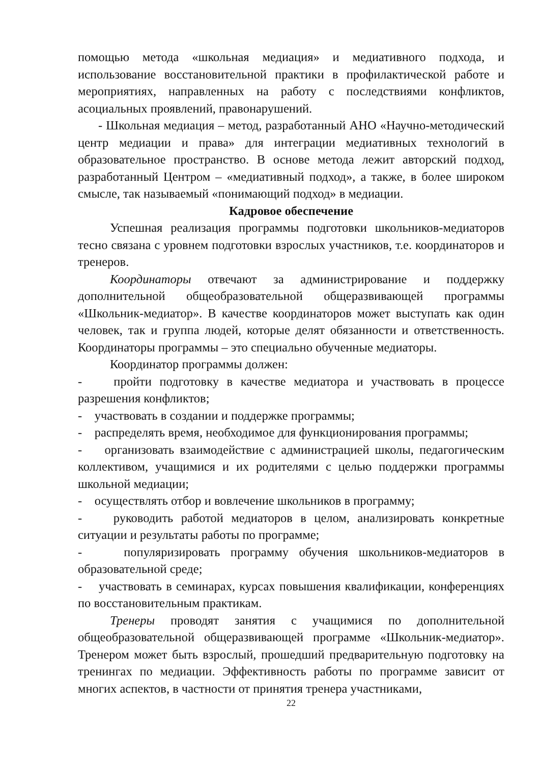помощью метода «школьная медиация» и медиативного подхода, и использование восстановительной практики в профилактической работе и мероприятиях, направленных на работу с последствиями конфликтов, асоциальных проявлений, правонарушений.
- Школьная медиация – метод, разработанный АНО «Научно-методический центр медиации и права» для интеграции медиативных технологий в образовательное пространство. В основе метода лежит авторский подход, разработанный Центром – «медиативный подход», а также, в более широком смысле, так называемый «понимающий подход» в медиации.
Кадровое обеспечение
Успешная реализация программы подготовки школьников-медиаторов тесно связана с уровнем подготовки взрослых участников, т.е. координаторов и тренеров.
Координаторы отвечают за администрирование и поддержку дополнительной общеобразовательной общеразвивающей программы «Школьник-медиатор». В качестве координаторов может выступать как один человек, так и группа людей, которые делят обязанности и ответственность. Координаторы программы – это специально обученные медиаторы.
Координатор программы должен:
- пройти подготовку в качестве медиатора и участвовать в процессе разрешения конфликтов;
- участвовать в создании и поддержке программы;
- распределять время, необходимое для функционирования программы;
- организовать взаимодействие с администрацией школы, педагогическим коллективом, учащимися и их родителями с целью поддержки программы школьной медиации;
- осуществлять отбор и вовлечение школьников в программу;
- руководить работой медиаторов в целом, анализировать конкретные ситуации и результаты работы по программе;
- популяризировать программу обучения школьников-медиаторов в образовательной среде;
- участвовать в семинарах, курсах повышения квалификации, конференциях по восстановительным практикам.
Тренеры проводят занятия с учащимися по дополнительной общеобразовательной общеразвивающей программе «Школьник-медиатор». Тренером может быть взрослый, прошедший предварительную подготовку на тренингах по медиации. Эффективность работы по программе зависит от многих аспектов, в частности от принятия тренера участниками,
22